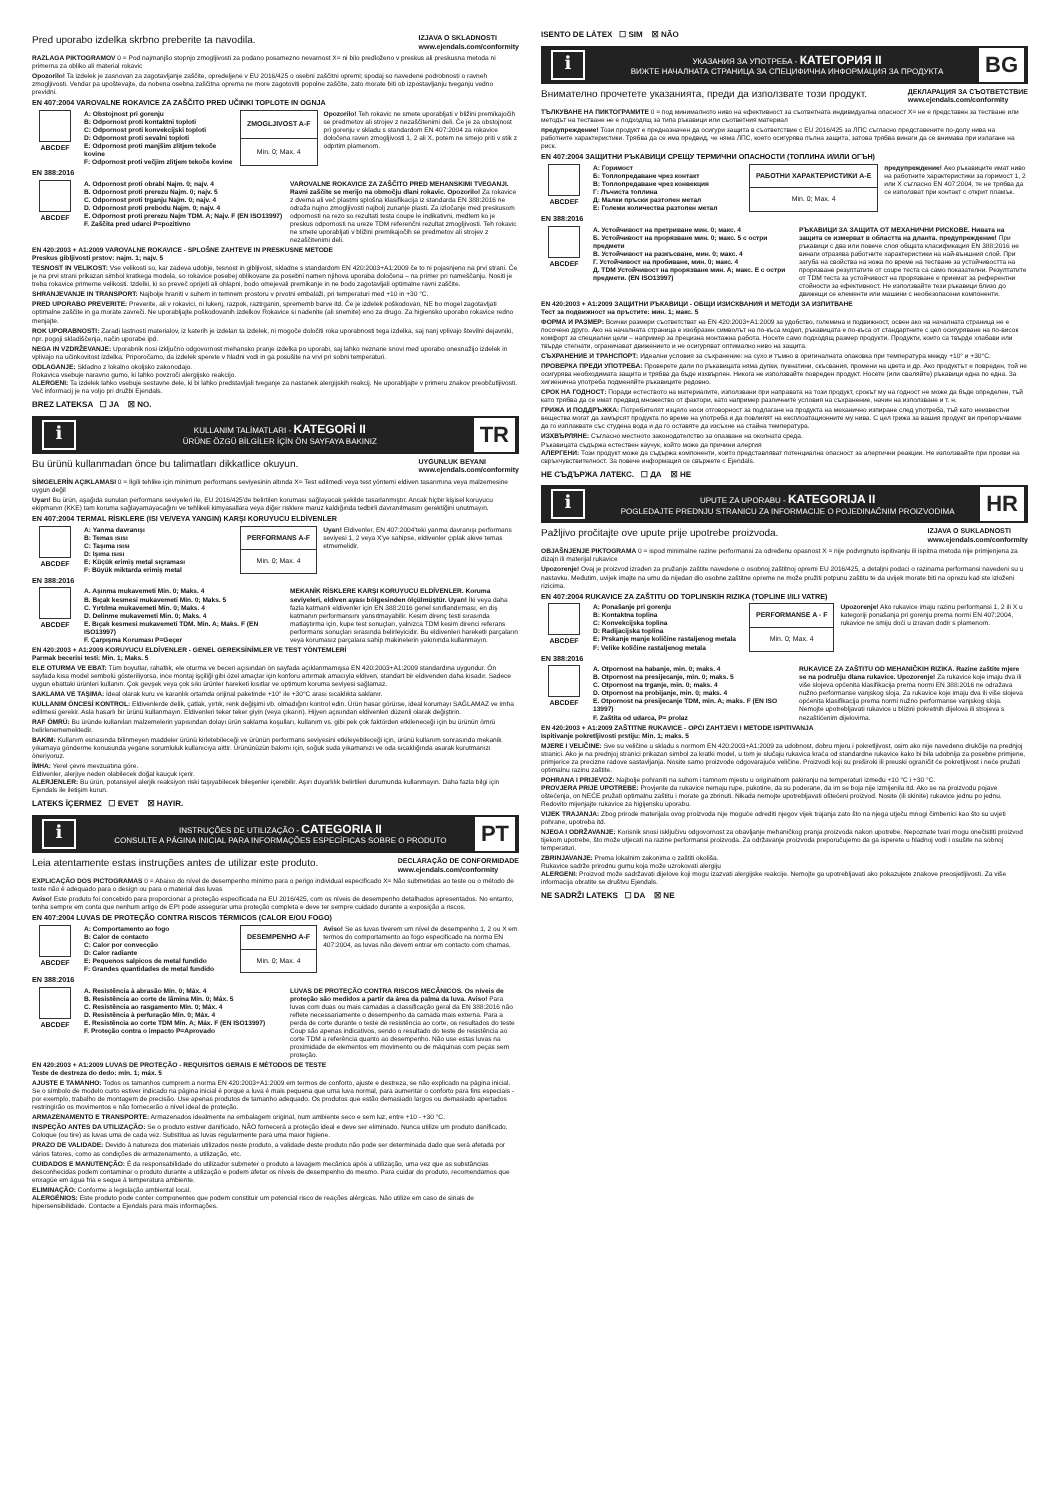Pred uporabo izdelka skrbno preberite ta navodila. IZJAVA O SKLADNOSTI
www.ejendals.com/conformity
RAZLAGA PIKTOGRAMOV 0 = Pod najmanjšo stopnjo zmogljivosti za podano posamezno nevarnost X= ni bilo predloženo v preskus ali preskusna metoda ni primerna za obliko ali material rokavic
Opozorilo! Ta izdelek je zasnovan za zagotavljanje zaščite, opredeljene v EU 2016/425 o osebni zaščitni opremi; spodaj so navedene podrobnosti o ravneh zmogljivosti. Vendar pa upoštevajte, da nobena osebna zaščitna oprema ne more zagotoviti popolne zaščite, zato morate biti ob izpostavljanju tveganju vedno previdni.
EN 407:2004 VAROVALNE ROKAVICE ZA ZAŠČITO PRED UČINKI TOPLOTE IN OGNJA
ABCDEF A: Obstojnost pri gorenju
B: Odpornost proti kontaktni toploti
C: Odpornost proti konvekcijski toploti
D: Odpornost proti sevalni toploti
E: Odpornost proti manjšim zlitjem tekoče kovine
F: Odpornost proti večjim zlitjem tekoče kovine
| ZMOGLJIVOST A-F |
| Min. 0; Max. 4 |
Opozorilo! Teh rokavic ne smete uporabljati v bližini premikajočih se predmetov ali strojev z nezaščitenimi deli. Če je za obstojnost pri gorenju v skladu s standardom EN 407:2004 za rokavice določena raven zmogljivosti 1, 2 ali X, potem ne smejo priti v stik z odprtim plamenom.
EN 388:2016
ABCDEF A. Odpornost proti obrabi Najm. 0; najv. 4
B. Odpornost proti prerezu Najm. 0; najv. 5
C. Odpornost proti trganju Najm. 0; najv. 4
D. Odpornost proti prebodu Najm. 0; najv. 4
E. Odpornost proti prerezu Najm TDM. A; Najv. F (EN ISO13997)
F. Zaščita pred udarci P=pozitivno
VAROVALNE ROKAVICE ZA ZAŠČITO PRED MEHANSKIMI TVEGANJI. Ravni zaščite se merijo na območju dlani rokavic. Opozorilo! Za rokavice z dvema ali več plastmi splošna klasifikacija iz standarda EN 388:2016 ne odraža nujno zmogljivosti najbolj zunanje plasti. Za izločanje med preskusom odpornosti na rezo so rezultati testa coupe le indikativni, medtem ko je preskus odpornosti na ureze TDM referenčni rezultat zmogljivosti. Teh rokavic ne smete uporabljati v bližini premikajočih se predmetov ali strojev z nezaščitenimi deli.
EN 420:2003 + A1:2009 VAROVALNE ROKAVICE - SPLOŠNE ZAHTEVE IN PRESKUSNE METODE
Preskus gibljivosti prstov: najm. 1; najv. 5
TESNOST IN VELIKOST: Vse velikosti so, kar zadeva udobje, tesnost in gibljivost, skladne s standardom EN 420:2003+A1:2009 če to ni pojasnjeno na prvi strani. Če je na prvi strani prikazan simbol kratkega modela, so rokavice posebej oblikovane za posebni namen njihova uporaba določena – na primer pri nameščanju. Nositi je treba rokavice primerne velikosti. Izdelki, ki so preveč oprijeti ali ohlapni, bodo omejevali premikanje in ne bodo zagotavljali optimalne ravni zaščite.
SHRANJEVANJE IN TRANSPORT: Najbolje hraniti v suhem in temnem prostoru v prvotni embalaži, pri temperaturi med +10 in +30 °C.
PRED UPORABO PREVERITE: Preverite, ali v rokavici, ni lukenj, razpok, raztrganin, sprememb barve itd. Če je izdelek poškodovan, NE bo mogel zagotavljati optimalne zaščite in ga morate zavreči. Ne uporabljajte poškodovanih izdelkov Rokavice si nadenite (ali snemite) eno za drugo. Za higiensko uporabo rokavice redno menjajte.
ROK UPORABNOSTI: Zaradi lastnosti materialov, iz katerih je izdelan ta izdelek, ni mogoče določiti roka uporabnosti tega izdelka, saj nanj vplivajo številni dejavniki, npr. pogoji skladiščenja, način uporabe ipd.
NEGA IN VZDRŽEVANJE: Uporabnik nosi izključno odgovornost mehansko pranje izdelka po uporabi, saj lahko neznane snovi med uporabo onesnažijo izdelek in vplivajo na učinkovitost izdelka. Priporočamo, da izdelek sperete v hladni vodi in ga posušite na vrvi pri sobni temperaturi.
ODLAGANJE: Skladno z lokalno okoljsko zakonodajo.
Rokavica vsebuje naravno gumo, ki lahko povzroči alergijsko reakcijo.
ALERGENI: Ta izdelek lahko vsebuje sestavne dele, ki bi lahko predstavljali tveganje za nastanek alergijskih reakcij. Ne uporabljajte v primeru znakov preobčutljivosti. Več informacij je na voljo pri družbi Ejendals.
BREZ LATEKSA ☐ JA ☒ NO.
i
KULLANIM TALİMATLARI - KATEGORİ II
ÜRÜNE ÖZGÜ BİLGİLER İÇİN ÖN SAYFAYA BAKINIZ
TR
Bu ürünü kullanmadan önce bu talimatları dikkatlice okuyun. UYGUNLUK BEYANI
www.ejendals.com/conformity
SİMGELERİN AÇIKLAMASI 0 = İlgili tehlike için minimum performans seviyesinin altında X= Test edilmedi veya test yöntemi eldiven tasarımına veya malzemesine uygun değil
Uyarı! Bu ürün, aşağıda sunulan performans seviyeleri ile, EU 2016/425'de belirtilen koruması sağlayacak şekilde tasarlanmıştır. Ancak hiçbir kişisel koruyucu ekipmanın (KKE) tam koruma sağlayamayacağını ve tehlikeli kimyasallara veya diğer risklere maruz kaldığında tedbirli davranılmasını gerektiğini unutmayın.
EN 407:2004 TERMAL RİSKLERE (ISI VE/VEYA YANGIN) KARŞI KORUYUCU ELDİVENLER
ABCDEF A: Yanma davranışı
B: Temas ısısı
C: Taşıma ısısı
D: Işıma ısısı
E: Küçük erimiş metal sıçraması
F: Büyük miktarda erimiş metal
| PERFORMANS A-F |
| Min. 0; Max. 4 |
Uyarı! Eldivenler, EN 407:2004'teki yanma davranışı performans seviyesi 1, 2 veya X'ye sahipse, eldivenler çıplak aleve temas etmemelidir.
EN 388:2016
ABCDEF A. Aşınma mukavemeti Min. 0; Maks. 4
B. Bıçak kesmesi mukavemeti Min. 0; Maks. 5
C. Yırtılma mukavemeti Min. 0; Maks. 4
D. Delinme mukavemeti Min. 0; Maks. 4
E. Bıçak kesmesi mukavemeti TDM. Min. A; Maks. F (EN ISO13997)
F. Çarpışma Koruması P=Geçer
MEKANİK RİSKLERE KARŞI KORUYUCU ELDİVENLER. Koruma seviyeleri, eldiven ayası bölgesinden ölçülmüştür. Uyarı! İki veya daha fazla katmanlı eldivenler için EN 388:2016 genel sınıflandırması, en dış katmanın performansını yansıtmayabilir. Kesim direnç testi sırasında matlaştırma için, kupe test sonuçları, yalnızca TDM kesim direnci referans performans sonuçları sırasında belirleyicidir. Bu eldivenleri hareketli parçaların veya korumasız parçalara sahip makinelerin yakınında kullanmayın.
EN 420:2003 + A1:2009 KORUYUCU ELDİVENLER - GENEL GEREKSİNİMLER VE TEST YÖNTEMLERİ
Parmak becerisi testi: Min. 1; Maks. 5
ELE OTURMA VE EBAT: Tüm boyutlar, rahatlık, ele oturma ve beceri açısından ön sayfada açıklanmamışsa EN 420:2003+A1:2009 standardına uygundur. Ön sayfada kısa model sembolü gösteriliyorsa, ince montaj işçiliği gibi özel amaçlar için konforu artırmak amacıyla eldiven, standart bir eldivenden daha kısadır. Sadece uygun ebattaki ürünleri kullanın. Çok gevşek veya çok sıkı ürünler hareketi kısıtlar ve optimum koruma seviyesi sağlamaz.
SAKLAMA VE TAŞIMA: İdeal olarak kuru ve karanlık ortamda orijinal paketinde +10° ile +30°C arası sıcaklıkta saklanır.
KULLANIM ÖNCESİ KONTROL: Eldivenlerde delik, çatlak, yırtık, renk değişimi vb. olmadığını kontrol edin. Ürün hasar görürse, ideal korumayı SAĞLAMAZ ve imha edilmesi gerekir. Asla hasarlı bir ürünü kullanmayın. Eldivenleri teker teker giyin (veya çıkarın). Hijyen açısından eldivenleri düzenli olarak değiştirin.
RAF ÖMRÜ: Bu üründe kullanılan malzemelerin yapısından dolayı ürün saklama koşulları, kullanım vs. gibi pek çok faktörden etkileneceği için bu ürünün ömrü belirlenememektedir.
BAKIM: Kullanım esnasında bilinmeyen maddeler ürünü kirletebileceği ve ürünün performans seviyesini etkileyebileceği için, ürünü kullanım sonrasında mekanik yıkamaya gönderme konusunda yegane sorumluluk kullanıcıya aittir. Ürününüzün bakımı için, soğuk suda yıkamanızı ve oda sıcaklığında asarak kurutmanızı öneriyoruz.
İMHA: Yerel çevre mevzuatına göre.
Eldivenler, alerjiye neden olabilecek doğal kauçuk içerir.
ALERJENLER: Bu ürün, potansiyel alerjik reaksiyon riski taşıyabilecek bileşenler içerebilir. Aşırı duyarlılık belirtileri durumunda kullanmayın. Daha fazla bilgi için Ejendals ile iletişim kurun.
LATEKS İÇERMEZ ☐ EVET ☒ HAYIR.
i
INSTRUÇÕES DE UTILIZAÇÃO - CATEGORIA II
CONSULTE A PÁGINA INICIAL PARA INFORMAÇÕES ESPECÍFICAS SOBRE O PRODUTO
PT
Leia atentamente estas instruções antes de utilizar este produto. DECLARAÇÃO DE CONFORMIDADE
www.ejendals.com/conformity
EXPLICAÇÃO DOS PICTOGRAMAS 0 = Abaixo do nível de desempenho mínimo para o perigo individual especificado X= Não submetidas ao teste ou o método de teste não é adequado para o design ou para o material das luvas
Aviso! Este produto foi concebido para proporcionar a proteção especificada na EU 2016/425, com os níveis de desempenho detalhados apresentados. No entanto, tenha sempre em conta que nenhum artigo de EPI pode assegurar uma proteção completa e deve ter sempre cuidado durante a exposição a riscos.
EN 407:2004 LUVAS DE PROTEÇÃO CONTRA RISCOS TÉRMICOS (CALOR E/OU FOGO)
ABCDEF A: Comportamento ao fogo
B: Calor de contacto
C: Calor por convecção
D: Calor radiante
E: Pequenos salpicos de metal fundido
F: Grandes quantidades de metal fundido
| DESEMPENHO A-F |
| Min. 0; Max. 4 |
Aviso! Se as luvas tiverem um nível de desempenho 1, 2 ou X em termos do comportamento ao fogo especificado na norma EN 407:2004, as luvas não devem entrar em contacto com chamas.
EN 388:2016
ABCDEF A. Resistência à abrasão Mín. 0; Máx. 4
B. Resistência ao corte de lâmina Mín. 0; Máx. 5
C. Resistência ao rasgamento Mín. 0; Máx. 4
D. Resistência à perfuração Mín. 0; Máx. 4
E. Resistência ao corte TDM Mín. A; Máx. F (EN ISO13997)
F. Proteção contra o impacto P=Aprovado
LUVAS DE PROTEÇÃO CONTRA RISCOS MECÂNICOS. Os níveis de proteção são medidos a partir da área da palma da luva. Aviso! Para luvas com duas ou mais camadas a classificação geral da EN 388:2016 não reflete necessariamente o desempenho da camada mais externa. Para a perda de corte durante o teste de resistência ao corte, os resultados do teste Coup são apenas indicativos, sendo o resultado do teste de resistência ao corte TDM a referência quanto ao desempenho. Não use estas luvas na proximidade de elementos em movimento ou de máquinas com peças sem proteção.
EN 420:2003 + A1:2009 LUVAS DE PROTEÇÃO - REQUISITOS GERAIS E MÉTODOS DE TESTE
Teste de destreza do dedo: mín. 1; máx. 5
AJUSTE E TAMANHO: Todos os tamanhos cumprem a norma EN 420:2003+A1:2009 em termos de conforto, ajuste e destreza, se não explicado na página inicial. Se o símbolo de modelo curto estiver indicado na página inicial é porque a luva é mais pequena que uma luva normal, para aumentar o conforto para fins especiais - por exemplo, trabalho de montagem de precisão. Use apenas produtos de tamanho adequado. Os produtos que estão demasiado largos ou demasiado apertados restringirão os movimentos e não fornecerão o nível ideal de proteção.
ARMAZENAMENTO E TRANSPORTE: Armazenados idealmente na embalagem original, num ambiente seco e sem luz, entre +10 - +30 °C.
INSPEÇÃO ANTES DA UTILIZAÇÃO: Se o produto estiver danificado, NÃO fornecerá a proteção ideal e deve ser eliminado. Nunca utilize um produto danificado. Coloque (ou tire) as luvas uma de cada vez. Substitua as luvas regularmente para uma maior higiene.
PRAZO DE VALIDADE: Devido à natureza dos materiais utilizados neste produto, a validade deste produto não pode ser determinada dado que será afetada por vários fatores, como as condições de armazenamento, a utilização, etc.
CUIDADOS E MANUTENÇÃO: É da responsabilidade do utilizador submeter o produto a lavagem mecânica após a utilização, uma vez que as substâncias desconhecidas podem contaminar o produto durante a utilização e podem afetar os níveis de desempenho do mesmo. Para cuidar do produto, recomendamos que enxagúe em água fria e seque à temperatura ambiente.
ELIMINAÇÃO: Conforme a legislação ambiental local.
ALERGÉNIOS: Este produto pode conter componentes que podem constituir um potencial risco de reações alérgicas. Não utilize em caso de sinais de hipersensibilidade. Contacte a Ejendals para mais informações.
ISENTO DE LÁTEX ☐ SIM ☒ NÃO
i
УКАЗАНИЯ ЗА УПОТРЕБА - КАТЕГОРИЯ II
ВИЖТЕ НАЧАЛНАТА СТРАНИЦА ЗА СПЕЦИФИЧНА ИНФОРМАЦИЯ ЗА ПРОДУКТА
BG
Внимателно прочетете указанията, преди да използвате този продукт. ДЕКЛАРАЦИЯ ЗА СЪОТВЕТСТВИЕ
www.ejendals.com/conformity
ТЪЛКУВАНЕ НА ПИКТОГРАМИТЕ 0 = под минималното ниво на ефективност за съответната индивидуална опасност X= не е представен за тестване или методът на тестване не е подходящ за типа ръкавици или съответния материал
предупреждение! Този продукт е предназначен да осигури защита в съответствие с EU 2016/425 за ЛПС съгласно представените по-долу нива на работните характеристики. Трябва да се има предвид, че няма ЛПС, което осигурява пълна защита, затова трябва винаги да се внимава при излагане на риск.
EN 407:2004 ЗАЩИТНИ РЪКАВИЦИ СРЕЩУ ТЕРМИЧНИ ОПАСНОСТИ (ТОПЛИНА И/ИЛИ ОГЪН)
ABCDEF А: Горимост
Б: Топлопредаване чрез контакт
В: Топлопредаване чрез конвекция
Г: Лъчиста топлина
Д: Малки пръски разтопен метал
Е: Големи количества разтопен метал
| РАБОТНИ ХАРАКТЕРИСТИКИ А-Е |
| Min. 0; Max. 4 |
предупреждение! Ако ръкавиците имат ниво на работните характеристики за горимост 1, 2 или X съгласно EN 407:2004, те не трябва да се използват при контакт с открит пламък.
EN 388:2016
ABCDEF А. Устойчивост на претриване мин. 0; макс. 4
Б. Устойчивост на прорязване мин. 0; макс. 5 с остри предмети
В. Устойчивост на разкъсване, мин. 0; макс. 4
Г. Устойчивост на пробиване, мин. 0; макс. 4
Д. TDM Устойчивост на прорязване мин. А; макс. Е с остри предмети. (EN ISO13997)
РЪКАВИЦИ ЗА ЗАЩИТА ОТ МЕХАНИЧНИ РИСКОВЕ. Нивата на защита се измерват в областта на дланта. предупреждение! При ръкавици с два или повече слоя общата класификация EN 388:2016 не винаги отразява работните характеристики на най-външния слой. При загуба на свойства на ножа по време на тестване за устойчивостта на прорязване резултатите от coupe теста са само показателни. Резултатите от TDM теста за устойчивост на прорязване е приемат за референтни стойности за ефективност. Не използвайте тези ръкавици близо до движещи се елементи или машини с необезопасени компоненти.
EN 420:2003 + A1:2009 ЗАЩИТНИ РЪКАВИЦИ - ОБЩИ ИЗИСКВАНИЯ И МЕТОДИ ЗА ИЗПИТВАНЕ
Тест за подвижност на пръстите: мин. 1; макс. 5
ФОРМА И РАЗМЕР: Всички размери съответстват на EN 420:2003+A1:2009 за удобство, големина и подвижност, освен ако на началната страница не е посочено друго. Ако на началната страница е изобразен символът на по-къса модел, ръкавицата е по-къса от стандартните с цел осигуряване на по-висок комфорт за специални цели – например за прецизна монтажна работа. Носете само подходящ размер продукти. Продукти, които са твърде хлабави или твърде стегнати, ограничават движението и не осигуряват оптимално ниво на защита.
СЪХРАНЕНИЕ И ТРАНСПОРТ: Идеални условия за съхранение: на сухо и тъмно в оригиналната опаковка при температура между +10° и +30°C.
ПРОВЕРКА ПРЕДИ УПОТРЕБА: Проверете дали по ръкавицата няма дупки, пукнатини, скъсвания, промени на цвета и др. Ако продуктът е повреден, той не осигурява необходимата защита и трябва да бъде изхвърлен. Никога не използвайте повреден продукт. Носете (или сваляйте) ръкавици една по една. За хигиенична употреба подменяйте ръкавиците редовно.
СРОК НА ГОДНОСТ: Поради естеството на материалите, използвани при направата на този продукт, срокът му на годност не може да бъде определен, тъй като трябва да се имат предвид множество от фактори, като например различните условия на съхранение, начин на използване и т. н.
ГРИЖА И ПОДДРЪЖКА: Потребителят изцяло носи отговорност за подлагане на продукта на механично изпиране след употреба, тъй като неизвестни вещества могат да замърсят продукта по време на употреба и да повлияят на експлоатационните му нива. С цел грижа за вашия продукт ви препоръчваме да го изплаквате със студена вода и да го оставяте да изсъхне на стайна температура.
ИЗХВЪРЛЯНЕ: Съгласно местното законодателство за опазване на околната среда.
Ръкавицата съдържа естествен каучук, който може да причини алергия
АЛЕРГЕНИ: Този продукт може да съдържа компоненти, които представляват потенциална опасност за алергични реакции. Не използвайте при прояви на свръхчувствителност. За повече информация се свържете с Ejendals.
НЕ СЪДЪРЖА ЛАТЕКС. ☐ ДА ☒ НЕ
i
UPUTE ZA UPORABU - KATEGORIJA II
POGLEDAJTE PREDNJU STRANICU ZA INFORMACIJE O POJEDINAČNIM PROIZVODIMA
HR
Pažljivo pročitajte ove upute prije upotrebe proizvoda. IZJAVA O SUKLADNOSTI
www.ejendals.com/conformity
OBJAŠNJENJE PIKTOGRAMA 0 = ispod minimalne razine performansi za određenu opasnost X = nije podvrgnuto ispitivanju ili ispitna metoda nije primjenjena za dizajn ili materijal rukavice
Upozorenje! Ovaj je proizvod izrađen za pružanje zaštite navedene o osobnoj zaštitnoj opremi EU 2016/425, a detaljni podaci o razinama performansi navedeni su u nastavku. Međutim, uvijek imajte na umu da nijedan dio osobne zaštitne opreme ne može pružiti potpunu zaštitu te da uvijek morate biti na oprezu kad ste izloženi rizicima.
EN 407:2004 RUKAVICE ZA ZAŠTITU OD TOPLINSKIH RIZIKA (TOPLINE I/ILI VATRE)
ABCDEF A: Ponašanje pri gorenju
B: Kontaktna toplina
C: Konvekcijska toplina
D: Radijacijska toplina
E: Prskanje manje količine rastaljenog metala
F: Velike količine rastaljenog metala
| PERFORMANSE A - F |
| Min. 0; Max. 4 |
Upozorenje! Ako rukavice imaju razinu performansi 1, 2 ili X u kategoriji ponašanja pri gorenju prema normi EN 407:2004, rukavice ne smiju doći u izravan dodir s plamenom.
EN 388:2016
ABCDEF A. Otpornost na habanje, min. 0; maks. 4
B. Otpornost na presijecanje, min. 0; maks. 5
C. Otpornost na trganje, min. 0; maks. 4
D. Otpornost na probijanje, min. 0; maks. 4
E. Otpornost na presijecanje TDM, min. A; maks. F (EN ISO 13997)
F. Zaštita od udarca, P= prolaz
RUKAVICE ZA ZAŠTITU OD MEHANIČKIH RIZIKA. Razine zaštite mjere se na području dlana rukavice. Upozorenje! Za rukavice koje imaju dva ili više slojeva općenita klasifikacija prema normi EN 388:2016 ne odražava nužno performanse vanjskog sloja. Za rukavice koje imaju dva ili više slojeva općenita klasifikacija prema normi nužno performanse vanjskog sloja. Nemojte upotrebljavati rukavice u blizini pokretnih dijelova ili strojeva s nezaštićenim dijelovima.
EN 420:2003 + A1:2009 ZAŠTITNE RUKAVICE - OPĆI ZAHTJEVI I METODE ISPITIVANJA
Ispitivanje pokretljivosti prstiju: Min. 1; maks. 5
MJERE I VELIČINE: Sve su veličine u skladu s normom EN 420:2003+A1:2009 za udobnost, dobru mjeru i pokretljivost, osim ako nije navedeno drukčije na prednjoj stranici. Ako je na prednjoj stranici prikazan simbol za kratki model, u tom je slučaju rukavica kraća od standardne rukavice kako bi bila udobnija za posebne primjene, primjerice za precizne radove sastavljanja. Nosite samo proizvode odgovarajuće veličine. Proizvodi koji su preširoki ili preuski ograničit će pokretljivost i neće pružati optimalnu razinu zaštite.
POHRANA I PRIJEVOZ: Najbolje pohraniti na suhom i tamnom mjestu u originalnom pakiranju na temperaturi između +10 °C i +30 °C.
PROVJERA PRIJE UPOTREBE: Provjerite da rukavice nemaju rupe, pukotine, da su poderane, da im se boja nije izmijenila itd. Ako se na proizvodu pojave oštećenja, on NEĆE pružati optimalnu zaštitu i morate ga zbrinuti. Nikada nemojte upotrebljavati oštećeni proizvod. Nosite (ili skinite) rukavice jednu po jednu. Redovito mijenjajte rukavice za higijensku uporabu.
VIJEK TRAJANJA: Zbog prirode materijala ovog proizvoda nije moguće odrediti njegov vijek trajanja zato što na njega utječu mnogi čimbenici kao što su uvjeti pohrane, upotreba itd.
NJEGA I ODRŽAVANJE: Korisnik snosi isključivu odgovornost za obavljanje mehaničkog pranja proizvoda nakon upotrebe. Nepoznate tvari mogu onečistiti proizvod tijekom upotrebe, što može utjecati na razine performansi proizvoda. Za održavanje proizvoda preporučujemo da ga isperete u hladnoj vodi i osušite na sobnoj temperaturi.
ZBRINJAVANJE: Prema lokalnim zakonima o zaštiti okoliša.
Rukavice sadrže prirodnu gumu koja može uzrokovati alergiju
ALERGENI: Proizvod može sadržavati dijelove koji mogu izazvati alergijske reakcije. Nemojte ga upotrebljavati ako pokazujete znakove preosjetljivosti. Za više informacija obratite se društvu Ejendals.
NE SADRŽI LATEKS ☐ DA ☒ NE